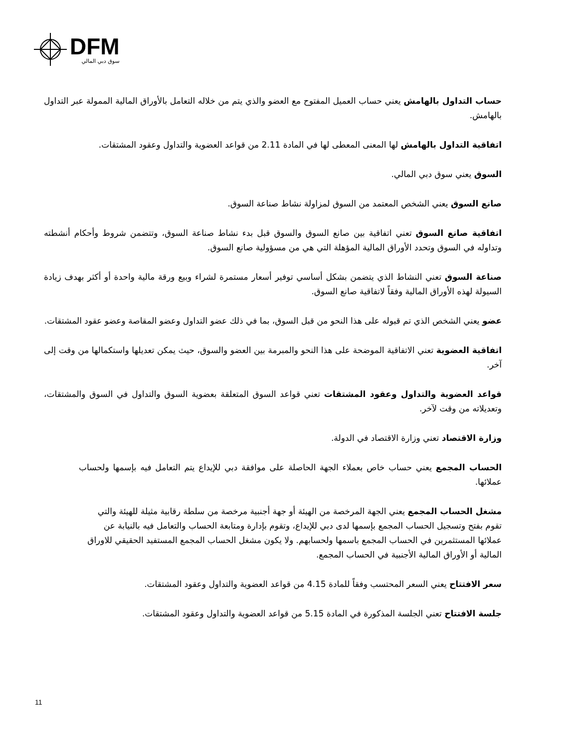DFM
سوق دبي المالي
حساب التداول بالهامش يعني حساب العميل المفتوح مع العضو والذي يتم من خلاله التعامل بالأوراق المالية الممولة عبر التداول بالهامش.
اتفاقية التداول بالهامش لها المعنى المعطى لها في المادة 2.11 من قواعد العضوية والتداول وعقود المشتقات.
السوق يعني سوق دبي المالي.
صانع السوق يعني الشخص المعتمد من السوق لمزاولة نشاط صناعة السوق.
اتفاقية صانع السوق تعني اتفاقية بين صانع السوق والسوق قبل بدء نشاط صناعة السوق، وتتضمن شروط وأحكام أنشطته وتداوله في السوق وتحدد الأوراق المالية المؤهلة التي هي من مسؤولية صانع السوق.
صناعة السوق تعني النشاط الذي يتضمن بشكل أساسي توفير أسعار مستمرة لشراء وبيع ورقة مالية واحدة أو أكثر بهدف زيادة السيولة لهذه الأوراق المالية وفقاً لاتفاقية صانع السوق.
عضو يعني الشخص الذي تم قبوله على هذا النحو من قبل السوق، بما في ذلك عضو التداول وعضو المقاصة وعضو عقود المشتقات.
اتفاقية العضوية تعني الاتفاقية الموضحة على هذا النحو والمبرمة بين العضو والسوق، حيث يمكن تعديلها واستكمالها من وقت إلى آخر.
قواعد العضوية والتداول وعقود المشتقات تعني قواعد السوق المتعلقة بعضوية السوق والتداول في السوق والمشتقات، وتعديلاته من وقت لآخر.
وزارة الاقتصاد تعني وزارة الاقتصاد في الدولة.
الحساب المجمع يعني حساب خاص بعملاء الجهة الحاصلة على موافقة دبي للإيداع يتم التعامل فيه بإسمها ولحساب عملائها.
مشغل الحساب المجمع يعني الجهة المرخصة من الهيئة أو جهة أجنبية مرخصة من سلطة رقابية مثيلة للهيئة والتي تقوم بفتح وتسجيل الحساب المجمع بإسمها لدى دبي للإيداع، وتقوم بإدارة ومتابعة الحساب والتعامل فيه بالنيابة عن عملائها المستثمرين في الحساب المجمع باسمها ولحسابهم. ولا يكون مشغل الحساب المجمع المستفيد الحقيقي للاوراق المالية أو الأوراق المالية الأجنبية في الحساب المجمع.
سعر الافتتاح يعني السعر المحتسب وفقاً للمادة 4.15 من قواعد العضوية والتداول وعقود المشتقات.
جلسة الافتتاح تعني الجلسة المذكورة في المادة 5.15 من قواعد العضوية والتداول وعقود المشتقات.
11